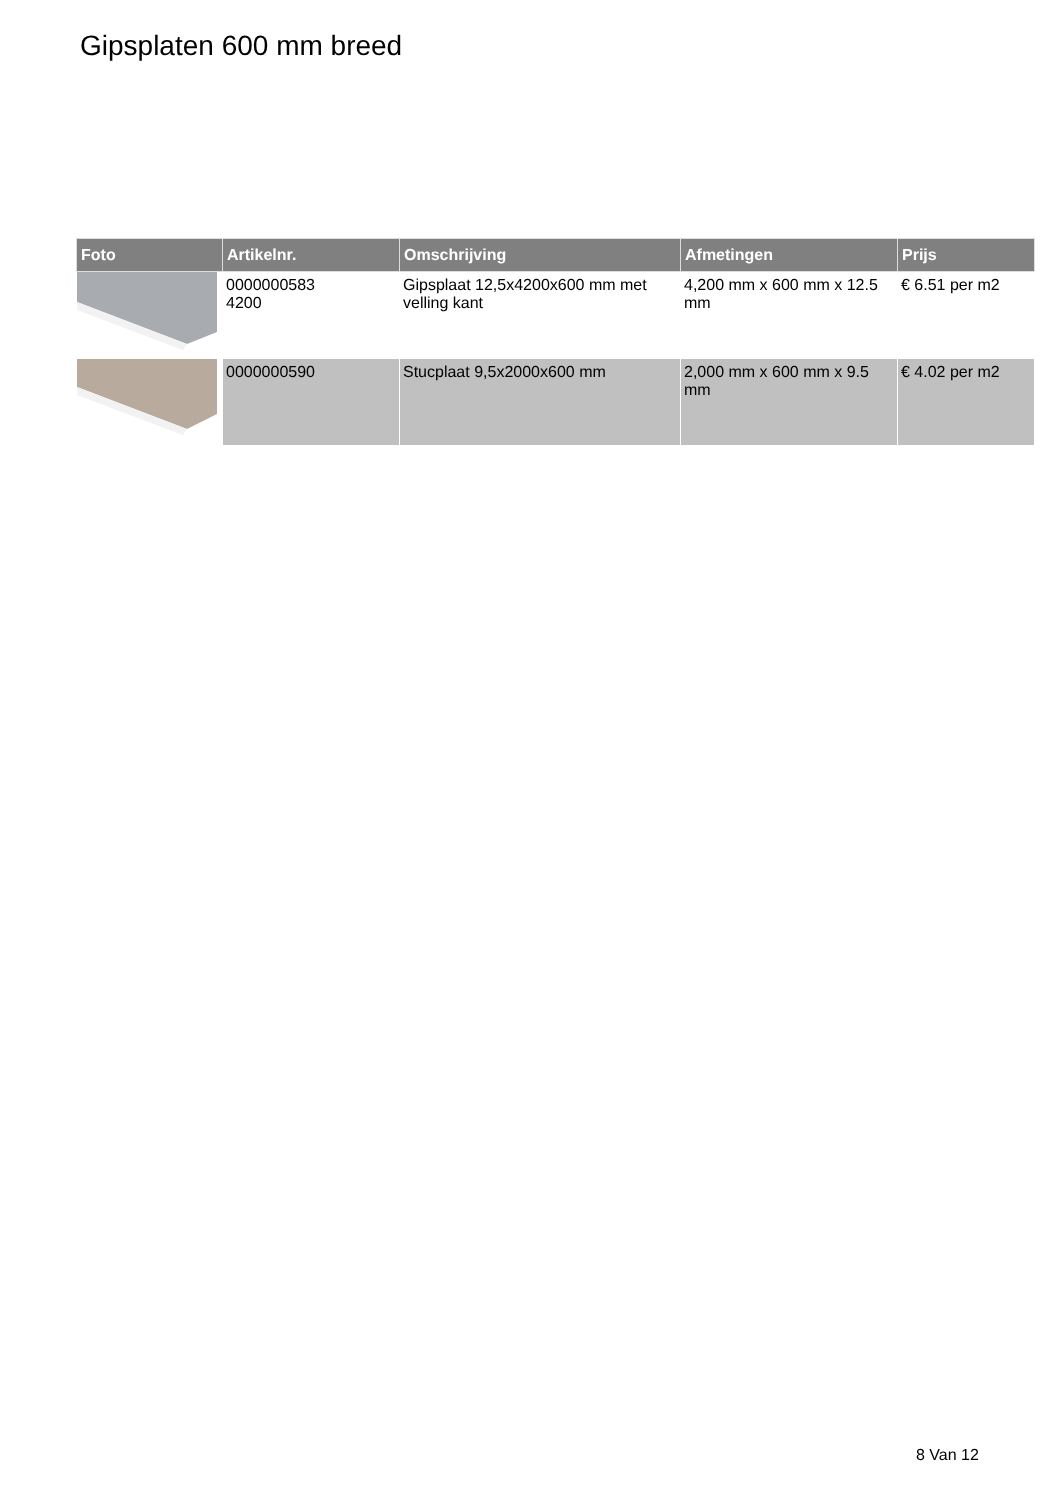Gipsplaten 600 mm breed
| Foto | Artikelnr. | Omschrijving | Afmetingen | Prijs |
| --- | --- | --- | --- | --- |
| | 0000000583 4200 | Gipsplaat 12,5x4200x600 mm met velling kant | 4,200 mm x 600 mm x 12.5 mm | € 6.51 per m2 |
| | 0000000590 | Stucplaat 9,5x2000x600 mm | 2,000 mm x 600 mm x 9.5 mm | € 4.02 per m2 |
8 Van 12